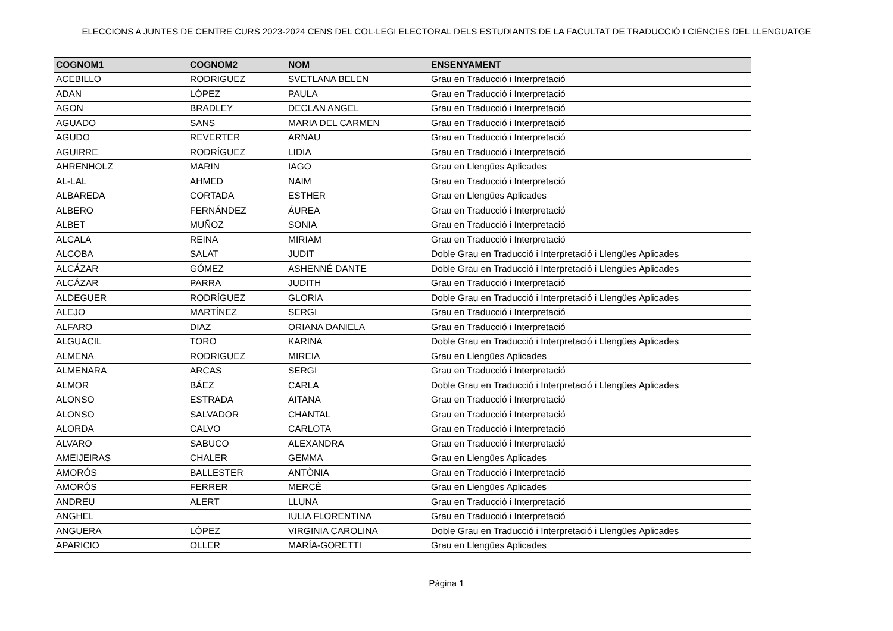ELECCIONS A JUNTES DE CENTRE CURS 2023-2024 CENS DEL COL·LEGI ELECTORAL DELS ESTUDIANTS DE LA FACULTAT DE TRADUCCIÓ I CIÈNCIES DEL LLENGUATGE
| COGNOM1 | COGNOM2 | NOM | ENSENYAMENT |
| --- | --- | --- | --- |
| ACEBILLO | RODRIGUEZ | SVETLANA BELEN | Grau en Traducció i Interpretació |
| ADAN | LÓPEZ | PAULA | Grau en Traducció i Interpretació |
| AGON | BRADLEY | DECLAN ANGEL | Grau en Traducció i Interpretació |
| AGUADO | SANS | MARIA DEL CARMEN | Grau en Traducció i Interpretació |
| AGUDO | REVERTER | ARNAU | Grau en Traducció i Interpretació |
| AGUIRRE | RODRÍGUEZ | LIDIA | Grau en Traducció i Interpretació |
| AHRENHOLZ | MARIN | IAGO | Grau en Llengües Aplicades |
| AL-LAL | AHMED | NAIM | Grau en Traducció i Interpretació |
| ALBAREDA | CORTADA | ESTHER | Grau en Llengües Aplicades |
| ALBERO | FERNÁNDEZ | ÁUREA | Grau en Traducció i Interpretació |
| ALBET | MUÑOZ | SONIA | Grau en Traducció i Interpretació |
| ALCALA | REINA | MIRIAM | Grau en Traducció i Interpretació |
| ALCOBA | SALAT | JUDIT | Doble Grau en Traducció i Interpretació i Llengües Aplicades |
| ALCÁZAR | GÓMEZ | ASHENNÉ DANTE | Doble Grau en Traducció i Interpretació i Llengües Aplicades |
| ALCÁZAR | PARRA | JUDITH | Grau en Traducció i Interpretació |
| ALDEGUER | RODRÍGUEZ | GLORIA | Doble Grau en Traducció i Interpretació i Llengües Aplicades |
| ALEJO | MARTÍNEZ | SERGI | Grau en Traducció i Interpretació |
| ALFARO | DIAZ | ORIANA DANIELA | Grau en Traducció i Interpretació |
| ALGUACIL | TORO | KARINA | Doble Grau en Traducció i Interpretació i Llengües Aplicades |
| ALMENA | RODRIGUEZ | MIREIA | Grau en Llengües Aplicades |
| ALMENARA | ARCAS | SERGI | Grau en Traducció i Interpretació |
| ALMOR | BÁEZ | CARLA | Doble Grau en Traducció i Interpretació i Llengües Aplicades |
| ALONSO | ESTRADA | AITANA | Grau en Traducció i Interpretació |
| ALONSO | SALVADOR | CHANTAL | Grau en Traducció i Interpretació |
| ALORDA | CALVO | CARLOTA | Grau en Traducció i Interpretació |
| ALVARO | SABUCO | ALEXANDRA | Grau en Traducció i Interpretació |
| AMEIJEIRAS | CHALER | GEMMA | Grau en Llengües Aplicades |
| AMORÓS | BALLESTER | ANTÒNIA | Grau en Traducció i Interpretació |
| AMORÓS | FERRER | MERCÈ | Grau en Llengües Aplicades |
| ANDREU | ALERT | LLUNA | Grau en Traducció i Interpretació |
| ANGHEL | | IULIA FLORENTINA | Grau en Traducció i Interpretació |
| ANGUERA | LÓPEZ | VIRGINIA CAROLINA | Doble Grau en Traducció i Interpretació i Llengües Aplicades |
| APARICIO | OLLER | MARÍA-GORETTI | Grau en Llengües Aplicades |
Pàgina 1